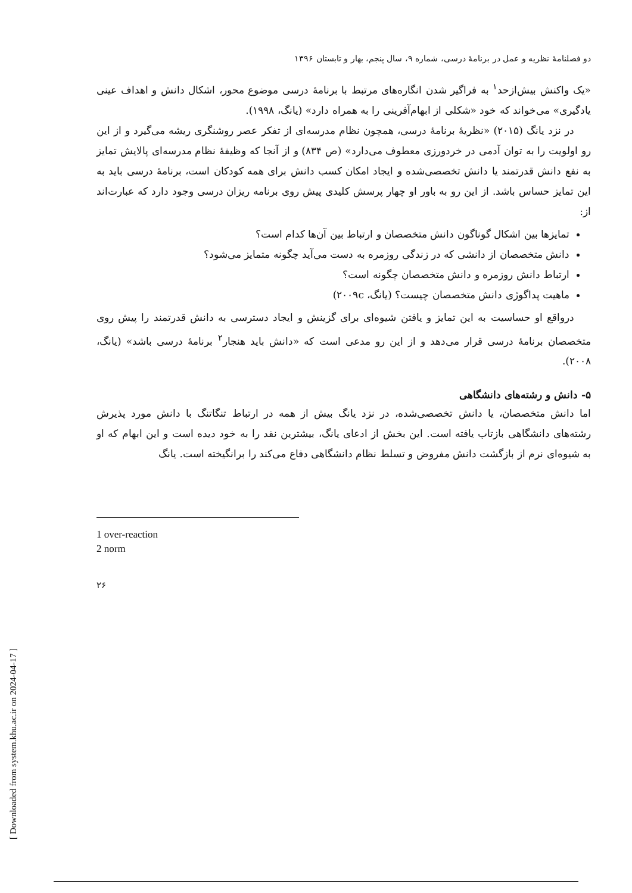[ Downloaded from system.khu.ac.ir on 2024-04-17 ]
دو فصلنامهٔ نظریه و عمل در برنامهٔ درسی، شماره ۹، سال پنجم، بهار و تابستان ۱۳۹۶
«یک واکنش بیش‌ازحد<sup>۱</sup> به فراگیر شدن انگاره‌های مرتبط با برنامهٔ درسی موضوع محور، اشکال دانش و اهداف عینی یادگیری» می‌خواند که خود «شکلی از ابهام‌آفرینی را به همراه دارد» (یانگ، ۱۹۹۸).
در نزد یانگ (۲۰۱۵) «نظریهٔ برنامهٔ درسی، همچون نظام مدرسه‌ای از تفکر عصر روشنگری ریشه می‌گیرد و از این رو اولویت را به توان آدمی در خردورزی معطوف می‌دارد» (ص ۸۳۴) و از آنجا که وظیفهٔ نظام مدرسه‌ای پالایش تمایز به نفع دانش قدرتمند یا دانش تخصصی‌شده و ایجاد امکان کسب دانش برای همه کودکان است، برنامهٔ درسی باید به این تمایز حساس باشد. از این رو به باور او چهار پرسش کلیدی پیش روی برنامه ریزان درسی وجود دارد که عبارت‌اند از:
تمایزها بین اشکال گوناگون دانش متخصصان و ارتباط بین آن‌ها کدام است؟
دانش متخصصان از دانشی که در زندگی روزمره به دست می‌آید چگونه متمایز می‌شود؟
ارتباط دانش روزمره و دانش متخصصان چگونه است؟
ماهیت پداگوژی دانش متخصصان چیست؟ (یانگ، ۲۰۰۹c)
درواقع او حساسیت به این تمایز و یافتن شیوه‌ای برای گزینش و ایجاد دسترسی به دانش قدرتمند را پیش روی متخصصان برنامهٔ درسی قرار می‌دهد و از این رو مدعی است که «دانش باید هنجار<sup>۲</sup> برنامهٔ درسی باشد» (یانگ، ۲۰۰۸).
۵- دانش و رشته‌های دانشگاهی
اما دانش متخصصان، یا دانش تخصصی‌شده، در نزد یانگ بیش از همه در ارتباط تنگاتنگ با دانش مورد پذیرش رشته‌های دانشگاهی بازتاب یافته است. این بخش از ادعای یانگ، بیشترین نقد را به خود دیده است و این ابهام که او به شیوه‌ای نرم از بازگشت دانش مفروض و تسلط نظام دانشگاهی دفاع می‌کند را برانگیخته است. یانگ
1 over-reaction
2 norm
۲۶